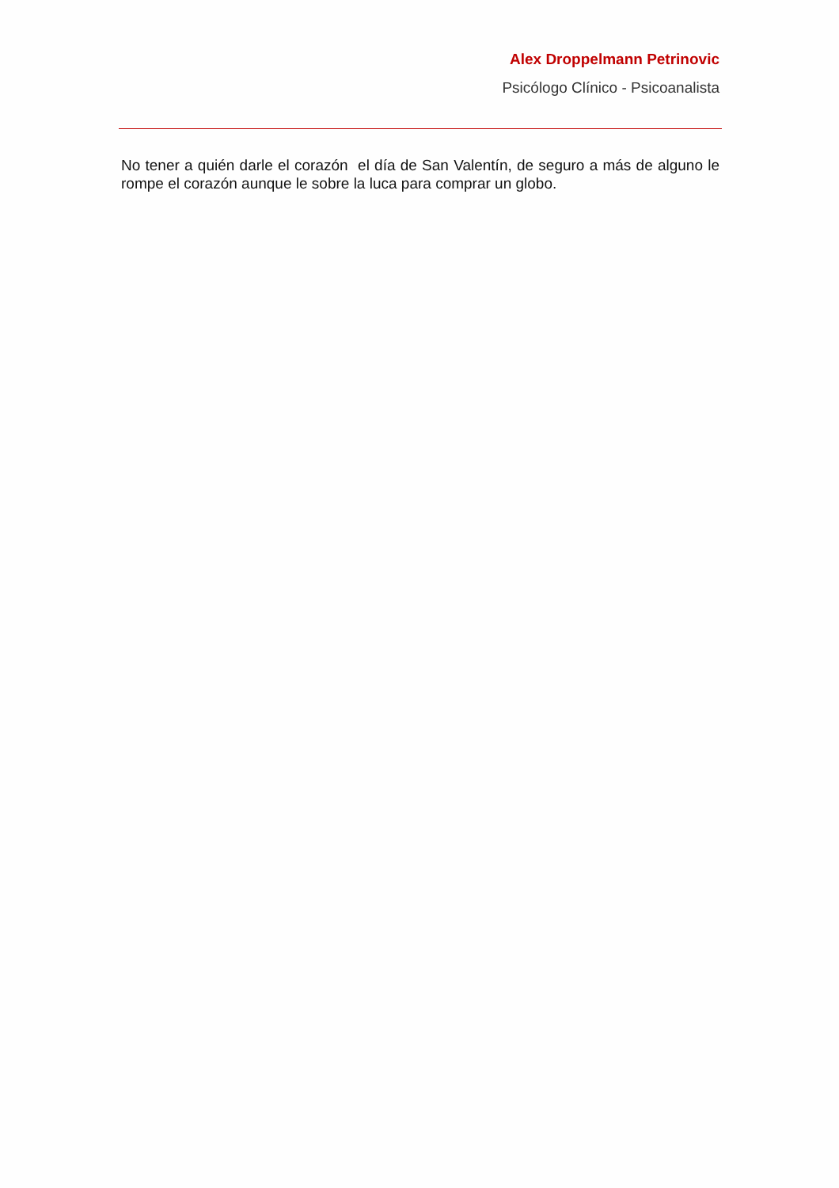Alex Droppelmann Petrinovic
Psicólogo Clínico - Psicoanalista
No tener a quién darle el corazón el día de San Valentín, de seguro a más de alguno le rompe el corazón aunque le sobre la luca para comprar un globo.